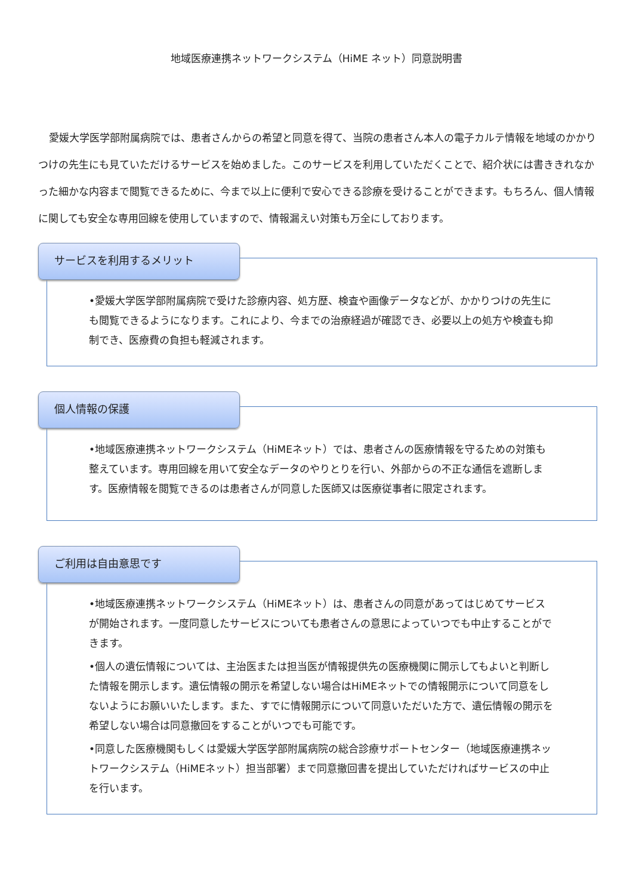地域医療連携ネットワークシステム（HiME ネット）同意説明書
愛媛大学医学部附属病院では、患者さんからの希望と同意を得て、当院の患者さん本人の電子カルテ情報を地域のかかりつけの先生にも見ていただけるサービスを始めました。このサービスを利用していただくことで、紹介状には書ききれなかった細かな内容まで閲覧できるために、今まで以上に便利で安心できる診療を受けることができます。もちろん、個人情報に関しても安全な専用回線を使用していますので、情報漏えい対策も万全にしております。
サービスを利用するメリット
•愛媛大学医学部附属病院で受けた診療内容、処方歴、検査や画像データなどが、かかりつけの先生にも閲覧できるようになります。これにより、今までの治療経過が確認でき、必要以上の処方や検査も抑制でき、医療費の負担も軽減されます。
個人情報の保護
•地域医療連携ネットワークシステム（HiMEネット）では、患者さんの医療情報を守るための対策も整えています。専用回線を用いて安全なデータのやりとりを行い、外部からの不正な通信を遮断します。医療情報を閲覧できるのは患者さんが同意した医師又は医療従事者に限定されます。
ご利用は自由意思です
•地域医療連携ネットワークシステム（HiMEネット）は、患者さんの同意があってはじめてサービスが開始されます。一度同意したサービスについても患者さんの意思によっていつでも中止することができます。
•個人の遺伝情報については、主治医または担当医が情報提供先の医療機関に開示してもよいと判断した情報を開示します。遺伝情報の開示を希望しない場合はHiMEネットでの情報開示について同意をしないようにお願いいたします。また、すでに情報開示について同意いただいた方で、遺伝情報の開示を希望しない場合は同意撤回をすることがいつでも可能です。
•同意した医療機関もしくは愛媛大学医学部附属病院の総合診療サポートセンター（地域医療連携ネットワークシステム（HiMEネット）担当部署）まで同意撤回書を提出していただければサービスの中止を行います。